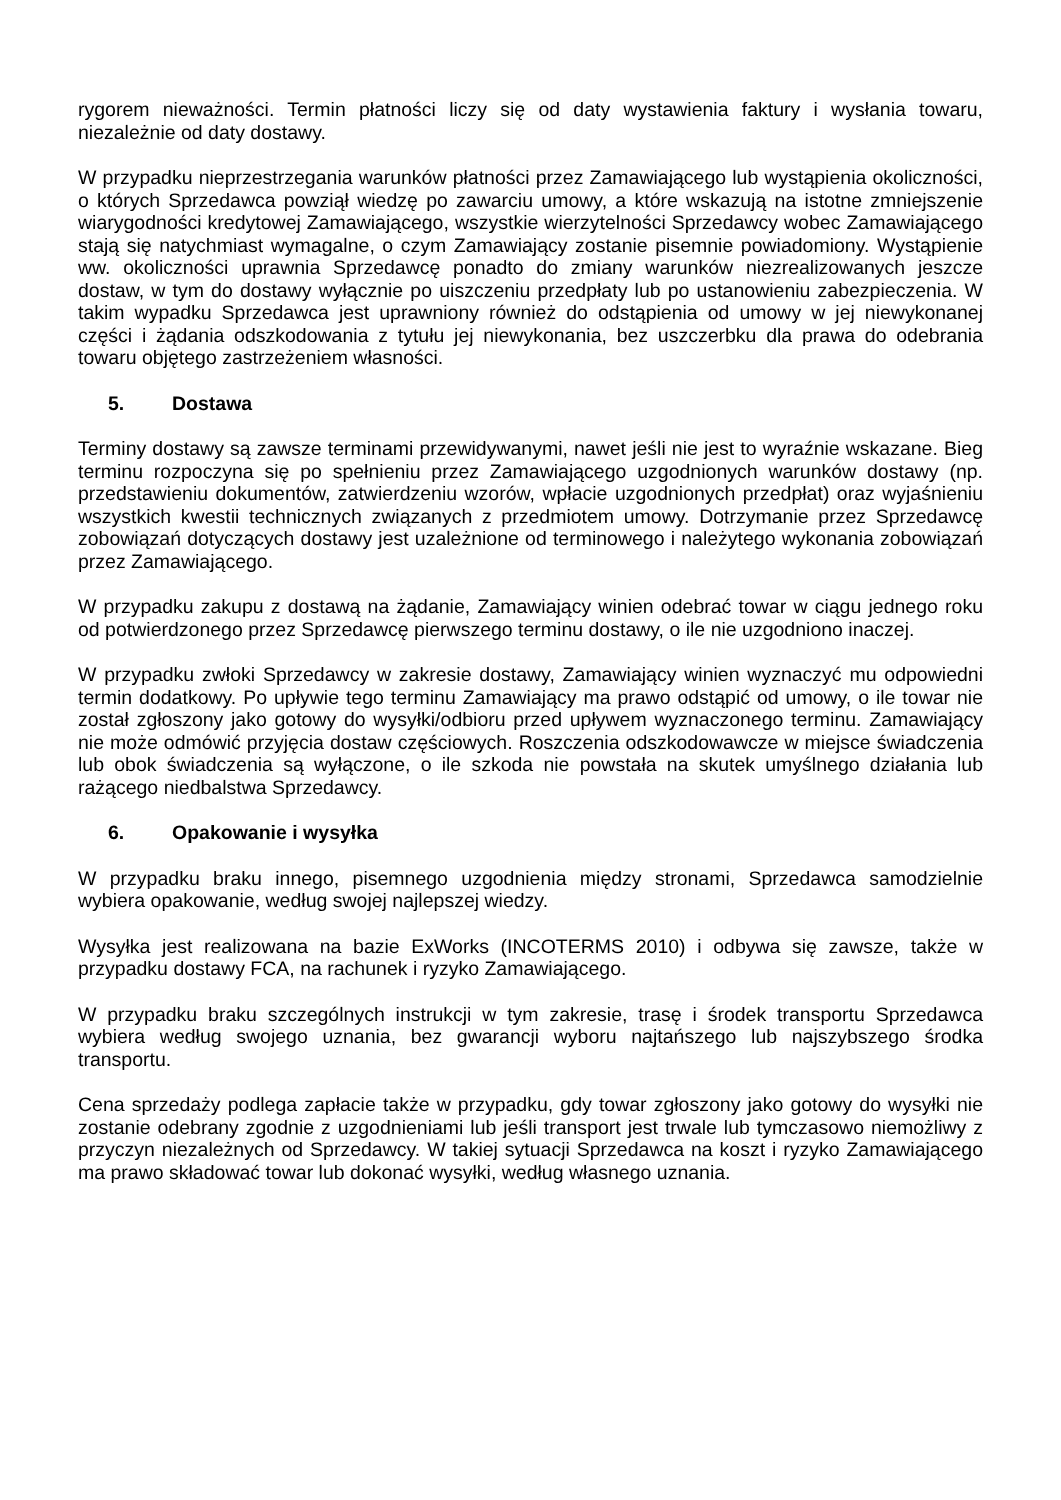rygorem nieważności. Termin płatności liczy się od daty wystawienia faktury i wysłania towaru, niezależnie od daty dostawy.
W przypadku nieprzestrzegania warunków płatności przez Zamawiającego lub wystąpienia okoliczności, o których Sprzedawca powziął wiedzę po zawarciu umowy, a które wskazują na istotne zmniejszenie wiarygodności kredytowej Zamawiającego, wszystkie wierzytelności Sprzedawcy wobec Zamawiającego stają się natychmiast wymagalne, o czym Zamawiający zostanie pisemnie powiadomiony. Wystąpienie ww. okoliczności uprawnia Sprzedawcę ponadto do zmiany warunków niezrealizowanych jeszcze dostaw, w tym do dostawy wyłącznie po uiszczeniu przedpłaty lub po ustanowieniu zabezpieczenia. W takim wypadku Sprzedawca jest uprawniony również do odstąpienia od umowy w jej niewykonanej części i żądania odszkodowania z tytułu jej niewykonania, bez uszczerbku dla prawa do odebrania towaru objętego zastrzeżeniem własności.
5. Dostawa
Terminy dostawy są zawsze terminami przewidywanymi, nawet jeśli nie jest to wyraźnie wskazane. Bieg terminu rozpoczyna się po spełnieniu przez Zamawiającego uzgodnionych warunków dostawy (np. przedstawieniu dokumentów, zatwierdzeniu wzorów, wpłacie uzgodnionych przedpłat) oraz wyjaśnieniu wszystkich kwestii technicznych związanych z przedmiotem umowy. Dotrzymanie przez Sprzedawcę zobowiązań dotyczących dostawy jest uzależnione od terminowego i należytego wykonania zobowiązań przez Zamawiającego.
W przypadku zakupu z dostawą na żądanie, Zamawiający winien odebrać towar w ciągu jednego roku od potwierdzonego przez Sprzedawcę pierwszego terminu dostawy, o ile nie uzgodniono inaczej.
W przypadku zwłoki Sprzedawcy w zakresie dostawy, Zamawiający winien wyznaczyć mu odpowiedni termin dodatkowy. Po upływie tego terminu Zamawiający ma prawo odstąpić od umowy, o ile towar nie został zgłoszony jako gotowy do wysyłki/odbioru przed upływem wyznaczonego terminu. Zamawiający nie może odmówić przyjęcia dostaw częściowych. Roszczenia odszkodowawcze w miejsce świadczenia lub obok świadczenia są wyłączone, o ile szkoda nie powstała na skutek umyślnego działania lub rażącego niedbalstwa Sprzedawcy.
6. Opakowanie i wysyłka
W przypadku braku innego, pisemnego uzgodnienia między stronami, Sprzedawca samodzielnie wybiera opakowanie, według swojej najlepszej wiedzy.
Wysyłka jest realizowana na bazie ExWorks (INCOTERMS 2010) i odbywa się zawsze, także w przypadku dostawy FCA, na rachunek i ryzyko Zamawiającego.
W przypadku braku szczególnych instrukcji w tym zakresie, trasę i środek transportu Sprzedawca wybiera według swojego uznania, bez gwarancji wyboru najtańszego lub najszybszego środka transportu.
Cena sprzedaży podlega zapłacie także w przypadku, gdy towar zgłoszony jako gotowy do wysyłki nie zostanie odebrany zgodnie z uzgodnieniami lub jeśli transport jest trwale lub tymczasowo niemożliwy z przyczyn niezależnych od Sprzedawcy. W takiej sytuacji Sprzedawca na koszt i ryzyko Zamawiającego ma prawo składować towar lub dokonać wysyłki, według własnego uznania.